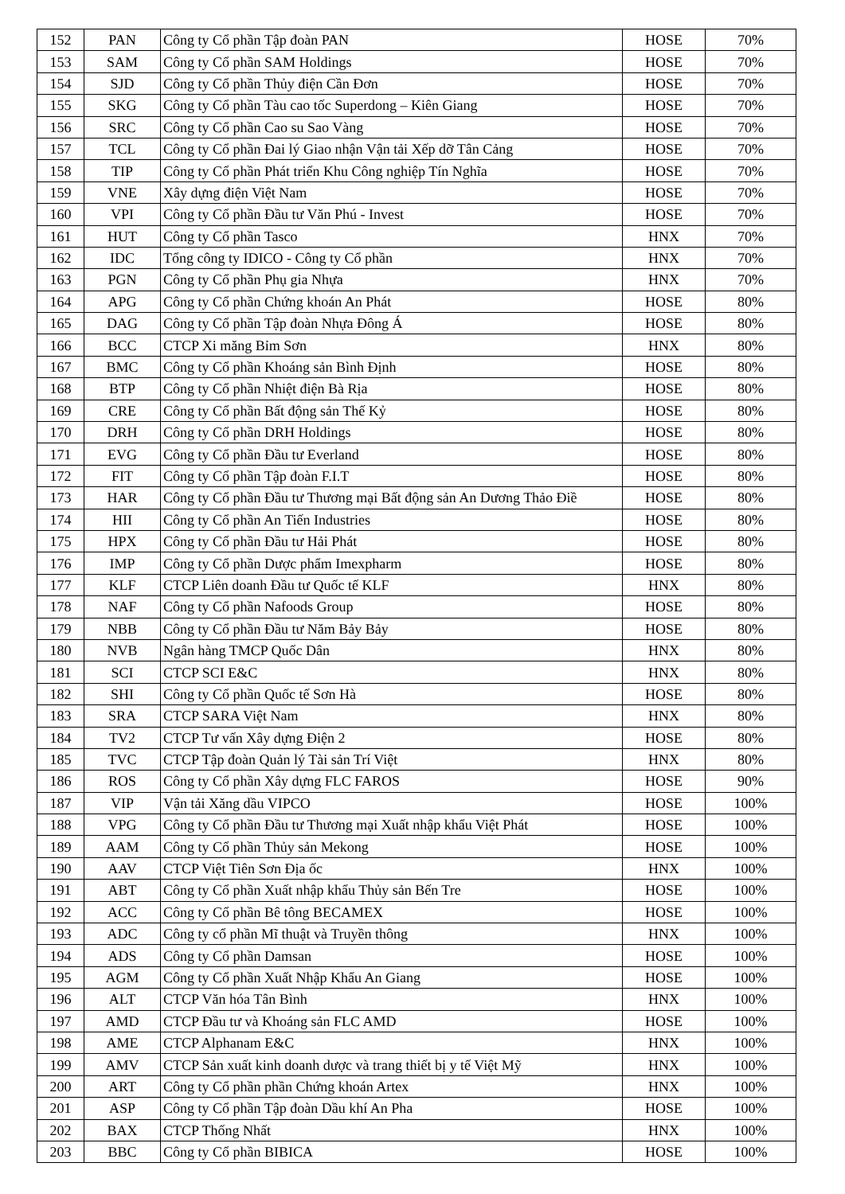| 152 | PAN | Công ty Cổ phần Tập đoàn PAN | HOSE | 70% |
| 153 | SAM | Công ty Cổ phần SAM Holdings | HOSE | 70% |
| 154 | SJD | Công ty Cổ phần Thủy điện Cần Đơn | HOSE | 70% |
| 155 | SKG | Công ty Cổ phần Tàu cao tốc Superdong – Kiên Giang | HOSE | 70% |
| 156 | SRC | Công ty Cổ phần Cao su Sao Vàng | HOSE | 70% |
| 157 | TCL | Công ty Cổ phần Đai lý Giao nhận Vận tải Xếp dỡ Tân Cảng | HOSE | 70% |
| 158 | TIP | Công ty Cổ phần Phát triển Khu Công nghiệp Tín Nghĩa | HOSE | 70% |
| 159 | VNE | Xây dựng điện Việt Nam | HOSE | 70% |
| 160 | VPI | Công ty Cổ phần Đầu tư Văn Phú - Invest | HOSE | 70% |
| 161 | HUT | Công ty Cổ phần Tasco | HNX | 70% |
| 162 | IDC | Tổng công ty IDICO - Công ty Cổ phần | HNX | 70% |
| 163 | PGN | Công ty Cổ phần Phụ gia Nhựa | HNX | 70% |
| 164 | APG | Công ty Cổ phần Chứng khoán An Phát | HOSE | 80% |
| 165 | DAG | Công ty Cổ phần Tập đoàn Nhựa Đông Á | HOSE | 80% |
| 166 | BCC | CTCP Xi măng Bỉm Sơn | HNX | 80% |
| 167 | BMC | Công ty Cổ phần Khoáng sản Bình Định | HOSE | 80% |
| 168 | BTP | Công ty Cổ phần Nhiệt điện Bà Rịa | HOSE | 80% |
| 169 | CRE | Công ty Cổ phần Bất động sản Thế Kỷ | HOSE | 80% |
| 170 | DRH | Công ty Cổ phần DRH Holdings | HOSE | 80% |
| 171 | EVG | Công ty Cổ phần Đầu tư Everland | HOSE | 80% |
| 172 | FIT | Công ty Cổ phần Tập đoàn F.I.T | HOSE | 80% |
| 173 | HAR | Công ty Cổ phần Đầu tư Thương mại Bất động sản An Dương Thảo Điề | HOSE | 80% |
| 174 | HII | Công ty Cổ phần An Tiến Industries | HOSE | 80% |
| 175 | HPX | Công ty Cổ phần Đầu tư Hải Phát | HOSE | 80% |
| 176 | IMP | Công ty Cổ phần Dược phẩm Imexpharm | HOSE | 80% |
| 177 | KLF | CTCP Liên doanh Đầu tư Quốc tế KLF | HNX | 80% |
| 178 | NAF | Công ty Cổ phần Nafoods Group | HOSE | 80% |
| 179 | NBB | Công ty Cổ phần Đầu tư Năm Bảy Bảy | HOSE | 80% |
| 180 | NVB | Ngân hàng TMCP Quốc Dân | HNX | 80% |
| 181 | SCI | CTCP SCI E&C | HNX | 80% |
| 182 | SHI | Công ty Cổ phần Quốc tế Sơn Hà | HOSE | 80% |
| 183 | SRA | CTCP SARA Việt Nam | HNX | 80% |
| 184 | TV2 | CTCP Tư vấn Xây dựng Điện 2 | HOSE | 80% |
| 185 | TVC | CTCP Tập đoàn Quản lý Tài sản Trí Việt | HNX | 80% |
| 186 | ROS | Công ty Cổ phần Xây dựng FLC FAROS | HOSE | 90% |
| 187 | VIP | Vận tải Xăng dầu VIPCO | HOSE | 100% |
| 188 | VPG | Công ty Cổ phần Đầu tư Thương mại Xuất nhập khẩu Việt Phát | HOSE | 100% |
| 189 | AAM | Công ty Cổ phần Thủy sản Mekong | HOSE | 100% |
| 190 | AAV | CTCP Việt Tiên Sơn Địa ốc | HNX | 100% |
| 191 | ABT | Công ty Cổ phần Xuất nhập khẩu Thủy sản Bến Tre | HOSE | 100% |
| 192 | ACC | Công ty Cổ phần Bê tông BECAMEX | HOSE | 100% |
| 193 | ADC | Công ty cổ phần Mĩ thuật và Truyền thông | HNX | 100% |
| 194 | ADS | Công ty Cổ phần Damsan | HOSE | 100% |
| 195 | AGM | Công ty Cổ phần Xuất Nhập Khẩu An Giang | HOSE | 100% |
| 196 | ALT | CTCP Văn hóa Tân Bình | HNX | 100% |
| 197 | AMD | CTCP Đầu tư và Khoáng sản FLC AMD | HOSE | 100% |
| 198 | AME | CTCP Alphanam E&C | HNX | 100% |
| 199 | AMV | CTCP Sản xuất kinh doanh dược và trang thiết bị y tế Việt Mỹ | HNX | 100% |
| 200 | ART | Công ty Cổ phần phần Chứng khoán Artex | HNX | 100% |
| 201 | ASP | Công ty Cổ phần Tập đoàn Dầu khí An Pha | HOSE | 100% |
| 202 | BAX | CTCP Thống Nhất | HNX | 100% |
| 203 | BBC | Công ty Cổ phần BIBICA | HOSE | 100% |